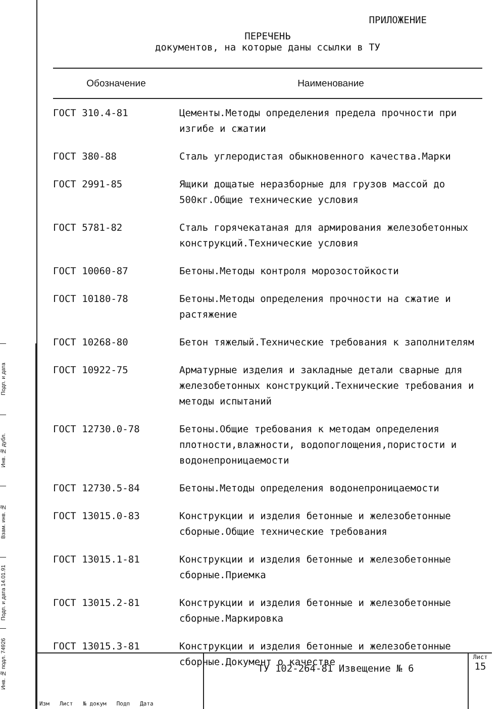Подп. и дата
Инв. № дубл.
Взам. инв. №
Подп. и дата 14.01.91
Инв. № подл. 74926
ПРИЛОЖЕНИЕ
ПЕРЕЧЕНЬ
документов, на которые даны ссылки в ТУ
| Обозначение | Наименование |
| --- | --- |
| ГОСТ 310.4-81 | Цементы.Методы определения предела прочности при изгибе и сжатии |
| ГОСТ 380-88 | Сталь углеродистая обыкновенного качества.Марки |
| ГОСТ 2991-85 | Ящики дощатые неразборные для грузов массой до 500кг.Общие технические условия |
| ГОСТ 5781-82 | Сталь горячекатаная для армирования железобетонных конструкций.Технические условия |
| ГОСТ 10060-87 | Бетоны.Методы контроля морозостойкости |
| ГОСТ 10180-78 | Бетоны.Методы определения прочности на сжатие и растяжение |
| ГОСТ 10268-80 | Бетон тяжелый.Технические требования к заполнителям |
| ГОСТ 10922-75 | Арматурные изделия и закладные детали сварные для железобетонных конструкций.Технические требования и методы испытаний |
| ГОСТ 12730.0-78 | Бетоны.Общие требования к методам определения плотности,влажности, водопоглощения,пористости и водонепроницаемости |
| ГОСТ 12730.5-84 | Бетоны.Методы определения водонепроницаемости |
| ГОСТ 13015.0-83 | Конструкции и изделия бетонные и железобетонные сборные.Общие технические требования |
| ГОСТ 13015.1-81 | Конструкции и изделия бетонные и железобетонные сборные.Приемка |
| ГОСТ 13015.2-81 | Конструкции и изделия бетонные и железобетонные сборные.Маркировка |
| ГОСТ 13015.3-81 | Конструкции и изделия бетонные и железобетонные сборные.Документ о качестве |
Изм Лист № докум Подп Дата
ТУ 102-264-81 Извещение № 6
Лист
15